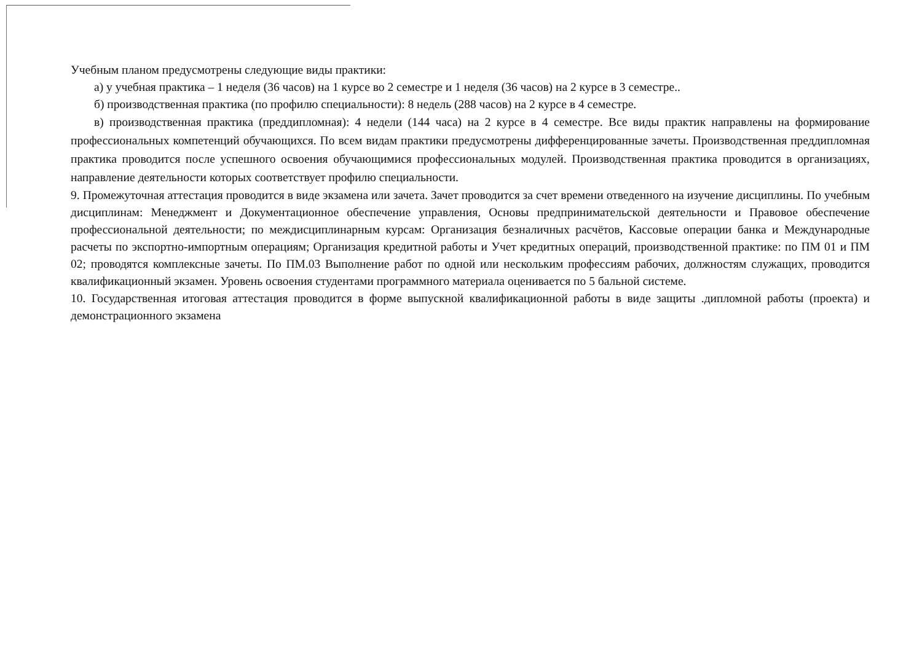Учебным планом предусмотрены следующие виды практики:
а) у учебная практика – 1 неделя (36 часов) на 1 курсе во 2 семестре и 1 неделя (36 часов) на 2 курсе в 3 семестре..
б) производственная практика (по профилю специальности): 8 недель (288 часов) на 2 курсе в 4 семестре.
в) производственная практика (преддипломная): 4 недели (144 часа) на 2 курсе в 4 семестре. Все виды практик направлены на формирование профессиональных компетенций обучающихся. По всем видам практики предусмотрены дифференцированные зачеты. Производственная преддипломная практика проводится после успешного освоения обучающимися профессиональных модулей. Производственная практика проводится в организациях, направление деятельности которых соответствует профилю специальности.
9. Промежуточная аттестация проводится в виде экзамена или зачета. Зачет проводится за счет времени отведенного на изучение дисциплины. По учебным дисциплинам: Менеджмент и Документационное обеспечение управления, Основы предпринимательской деятельности и Правовое обеспечение профессиональной деятельности; по междисциплинарным курсам: Организация безналичных расчётов, Кассовые операции банка и Международные расчеты по экспортно-импортным операциям; Организация кредитной работы и Учет кредитных операций, производственной практике: по ПМ 01 и ПМ 02; проводятся комплексные зачеты. По ПМ.03 Выполнение работ по одной или нескольким профессиям рабочих, должностям служащих, проводится квалификационный экзамен. Уровень освоения студентами программного материала оценивается по 5 бальной системе.
10. Государственная итоговая аттестация проводится в форме выпускной квалификационной работы в виде защиты .дипломной работы (проекта) и демонстрационного экзамена